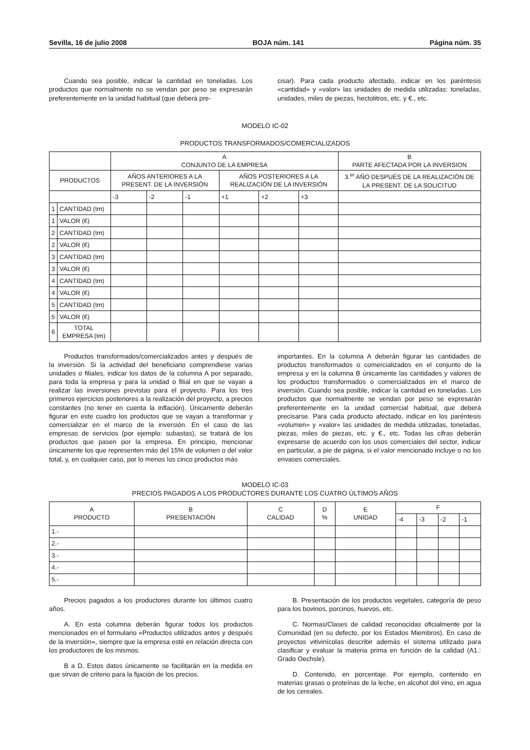Sevilla, 16 de julio 2008 BOJA núm. 141 Página núm. 35
Cuando sea posible, indicar la cantidad en toneladas. Los productos que normalmente no se vendan por peso se expresarán preferentemente en la unidad habitual (que deberá pre-
cisar). Para cada producto afectado, indicar en los paréntesis «cantidad» y «valor» las unidades de medida utilizadas: toneladas, unidades, miles de piezas, hectolitros, etc. y €., etc.
MODELO IC-02
PRODUCTOS TRANSFORMADOS/COMERCIALIZADOS
| | | A CONJUNTO DE LA EMPRESA | | | | | | B PARTE AFECTADA POR LA INVERSION |
| --- | --- | --- | --- | --- | --- | --- | --- | --- |
| PRODUCTOS | | AÑOS ANTERIORES A LA PRESENT. DE LA INVERSIÓN | | | AÑOS POSTERIORES A LA REALIZACIÓN DE LA INVERSIÓN | | | 3.<sup>er</sup> AÑO DESPUÉS DE LA REALIZACIÓN DE LA PRESENT. DE LA SOLICITUD |
| | | -3 | -2 | -1 | +1 | +2 | +3 | |
| 1 | CANTIDAD (tm) | | | | | | | |
| 1 | VALOR (€) | | | | | | | |
| 2 | CANTIDAD (tm) | | | | | | | |
| 2 | VALOR (€) | | | | | | | |
| 3 | CANTIDAD (tm) | | | | | | | |
| 3 | VALOR (€) | | | | | | | |
| 4 | CANTIDAD (tm) | | | | | | | |
| 4 | VALOR (€) | | | | | | | |
| 5 | CANTIDAD (tm) | | | | | | | |
| 5 | VALOR (€) | | | | | | | |
| 6 | TOTAL EMPRESA (tm) | | | | | | | |
Productos transformados/comercializados antes y después de la inversión. Si la actividad del beneficiario comprendiese varias unidades o filiales, indicar los datos de la columna A por separado, para toda la empresa y para la unidad o filial en que se vayan a realizar las inversiones previstas para el proyecto. Para los tres primeros ejercicios posteriores a la realización del proyecto, a precios constantes (no tener en cuenta la inflación). Únicamente deberán figurar en este cuadro los productos que se vayan a transformar y comercializar en el marco de la inversión. En el caso de las empresas de servicios (por ejemplo: subastas), se tratará de los productos que pasen por la empresa. En principio, mencionar únicamente los que representen más del 15% de volumen o del valor total, y, en cualquier caso, por lo menos los cinco productos más
importantes. En la columna A deberán figurar las cantidades de productos transformados o comercializados en el conjunto de la empresa y en la columna B únicamente las cantidades y valores de los productos transformados o comercializados en el marco de inversión. Cuando sea posible, indicar la cantidad en toneladas. Los productos que normalmente se vendan por peso se expresarán preferentemente en la unidad comercial habitual, que deberá precisarse. Para cada producto afectado, indicar en los paréntesis «volumen» y «valor» las unidades de medida utilizadas, toneladas, piezas, miles de piezas, etc. y €., etc. Todas las cifras deberán expresarse de acuerdo con los usos comerciales del sector, indicar en particular, a pie de página, si el valor mencionado incluye o no los envases comerciales.
MODELO IC-03
PRECIOS PAGADOS A LOS PRODUCTORES DURANTE LOS CUATRO ÚLTIMOS AÑOS
| A PRODUCTO | B PRESENTACIÓN | C CALIDAD | D % | E UNIDAD | F | | | |
| --- | --- | --- | --- | --- | --- | --- | --- | --- |
| | | | | | -4 | -3 | -2 | -1 |
| 1.- | | | | | | | | |
| 2.- | | | | | | | | |
| 3.- | | | | | | | | |
| 4.- | | | | | | | | |
| 5.- | | | | | | | | |
Precios pagados a los productores durante los últimos cuatro años.
A. En esta columna deberán figurar todos los productos mencionados en el formulario «Productos utilizados antes y después de la inversión», siempre que la empresa esté en relación directa con los productores de los mismos.
B a D. Estos datos únicamente se facilitarán en la medida en que sirvan de criterio para la fijación de los precios.
B. Presentación de los productos vegetales, categoría de peso para los bovinos, porcinos, huevos, etc.
C. Normas/Clases de calidad reconocidas oficialmente por la Comunidad (en su defecto, por los Estados Miembros). En caso de proyectos vitivinícolas describir además el sistema utilizado para clasificar y evaluar la materia prima en función de la calidad (A1.: Grado Oechsle).
D. Contenido, en porcentaje. Por ejemplo, contenido en materias grasas o proteínas de la leche, en alcohol del vino, en agua de los cereales.